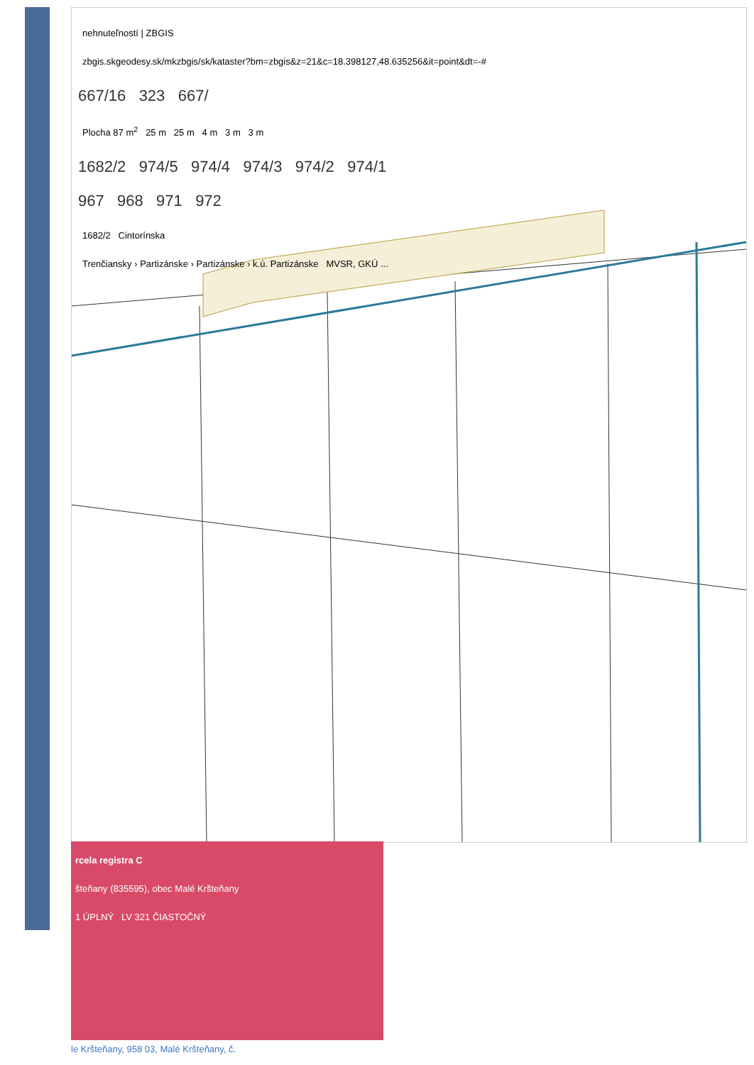nehnuteľností | ZBGIS
zbgis.skgeodesy.sk/mkzbgis/sk/kataster?bm=zbgis&z=21&c=18.398127,48.635256&it=point&dt=-#
667/16 323 667/
Plocha 87 m<sup>2</sup> 25 m 25 m 4 m 3 m 3 m
1682/2 974/5 974/4 974/3 974/2 974/1
967 968 971 972
1682/2 Cintorínska
Trenčiansky › Partizánske › Partizánske › k.ú. Partizánske MVSR, GKÚ ...
rcela registra C
šteňany (835595), obec Malé Kršteňany
1 ÚPLNÝ LV 321 ČIASTOČNÝ
le Kršteňany, 958 03, Malé Kršteňany, č.